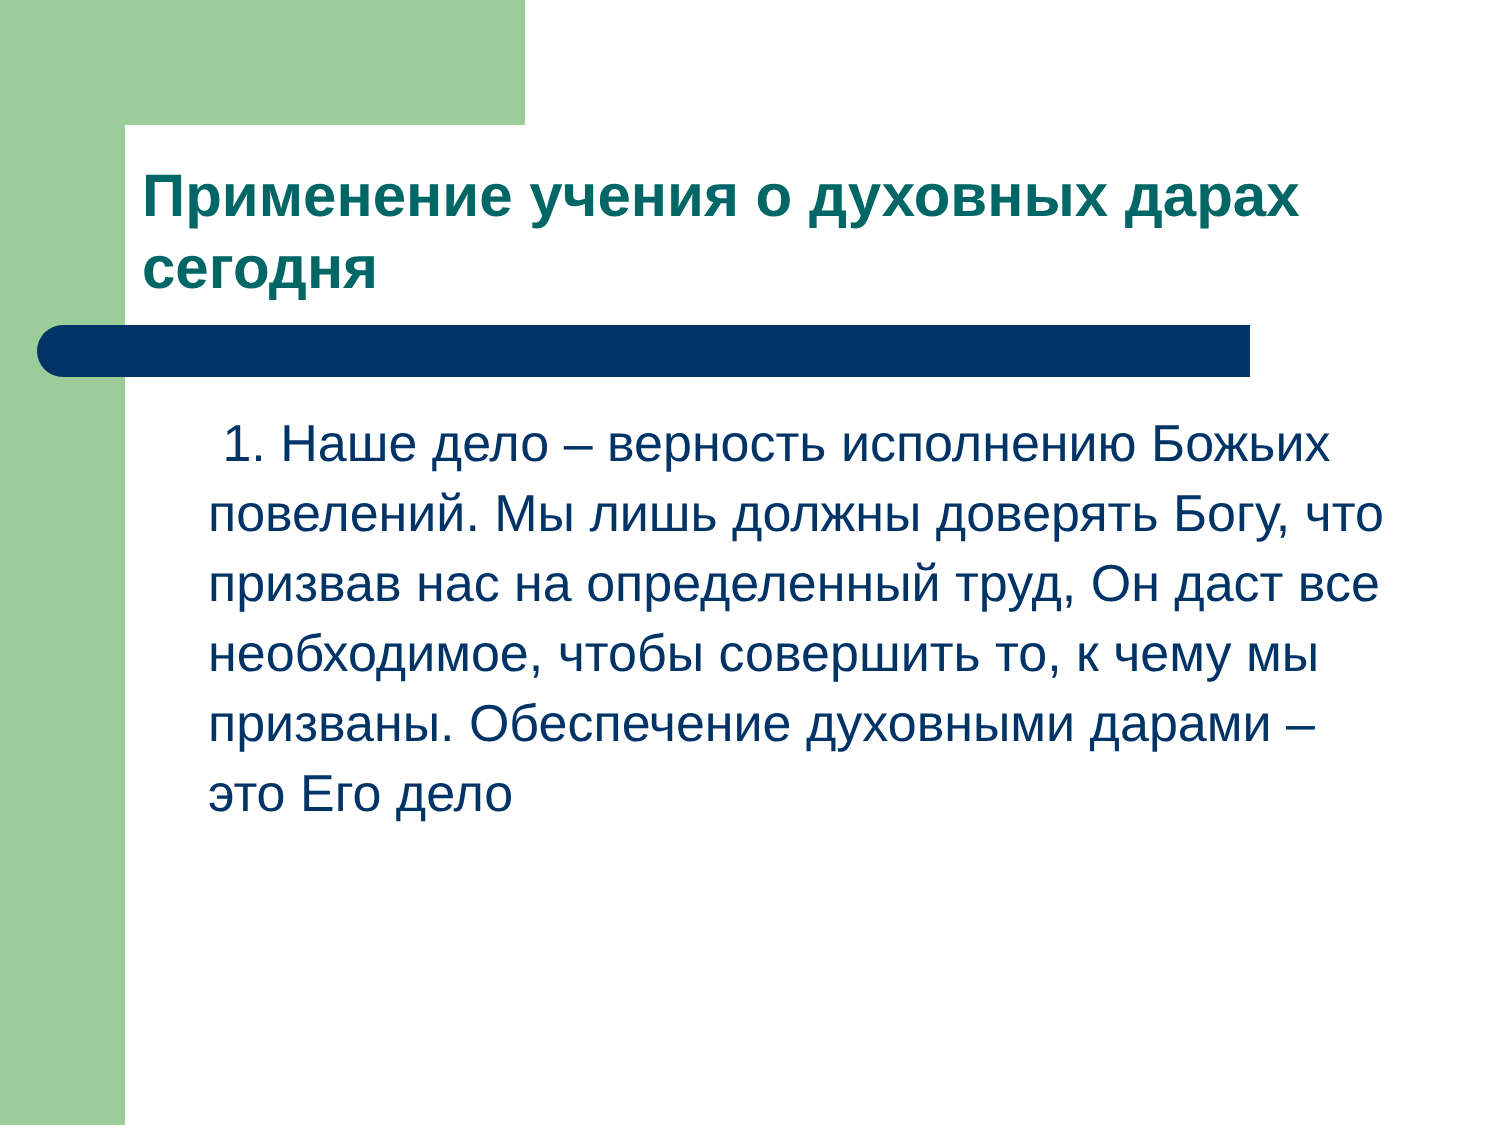Применение учения о духовных дарах сегодня
1. Наше дело – верность исполнению Божьих повелений. Мы лишь должны доверять Богу, что призвав нас на определенный труд, Он даст все необходимое, чтобы совершить то, к чему мы призваны. Обеспечение духовными дарами – это Его дело